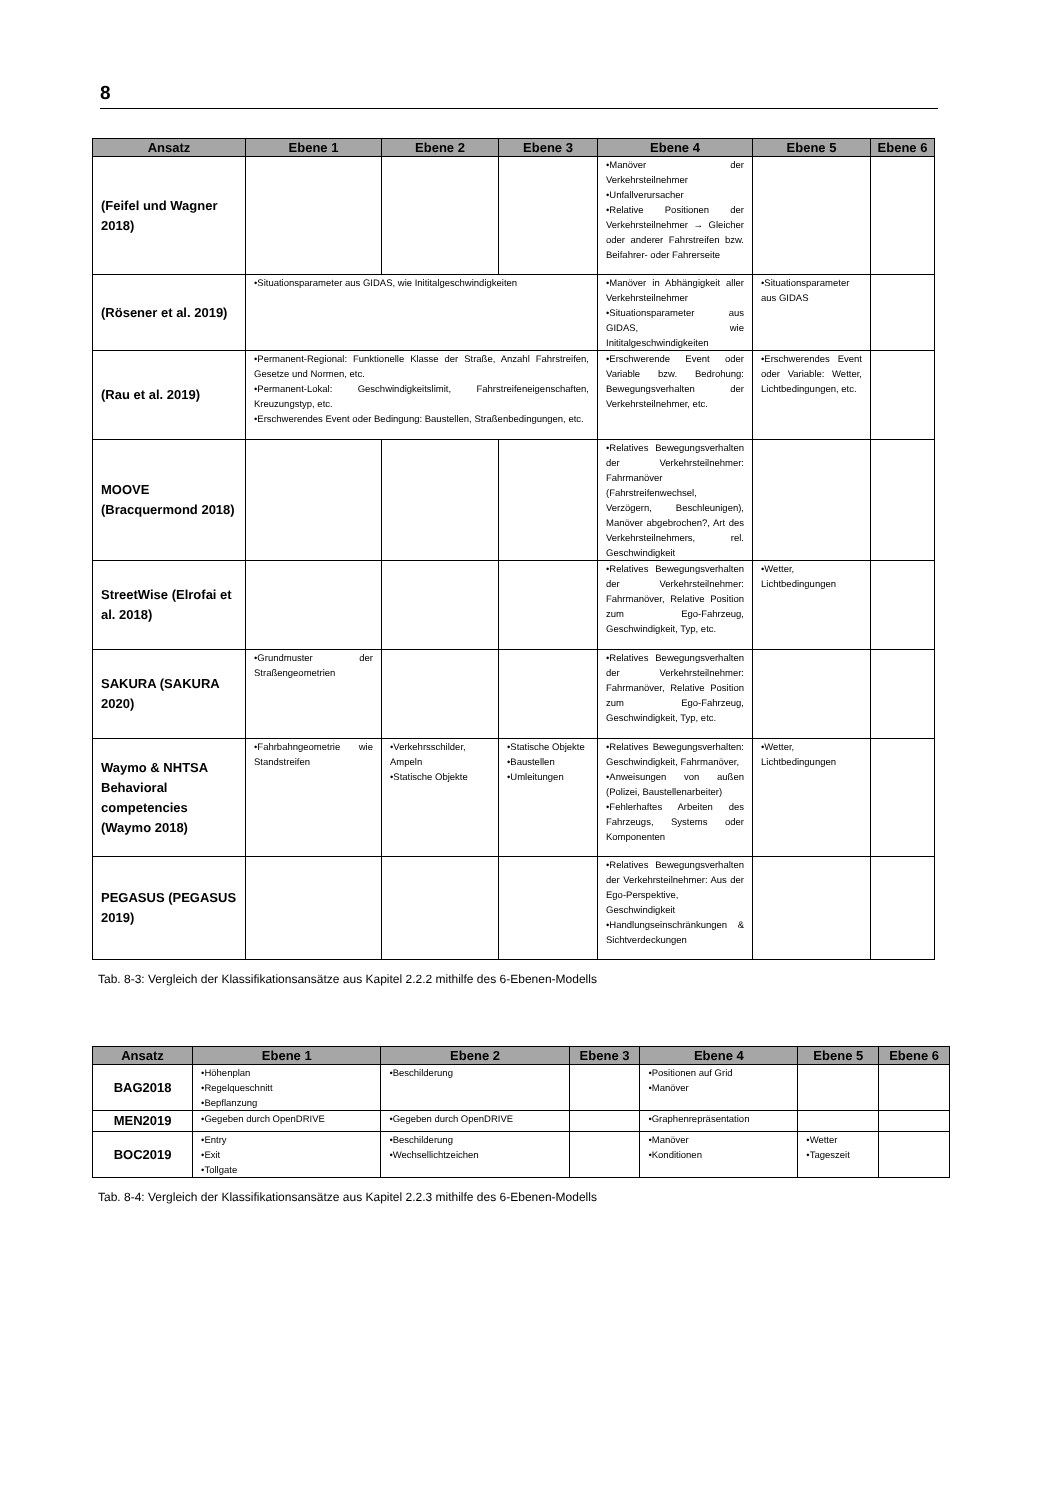8
| Ansatz | Ebene 1 | Ebene 2 | Ebene 3 | Ebene 4 | Ebene 5 | Ebene 6 |
| --- | --- | --- | --- | --- | --- | --- |
| (Feifel und Wagner 2018) | | | | •Manöver der Verkehrsteilnehmer •Unfallverursacher •Relative Positionen der Verkehrsteilnehmer → Gleicher oder anderer Fahrstreifen bzw. Beifahrer- oder Fahrerseite | | |
| (Rösener et al. 2019) | •Situationsparameter aus GIDAS, wie Inititalgeschwindigkeiten | | | •Manöver in Abhängigkeit aller Verkehrsteilnehmer •Situationsparameter aus GIDAS, wie Inititalgeschwindigkeiten | •Situationsparameter aus GIDAS | |
| (Rau et al. 2019) | •Permanent-Regional: Funktionelle Klasse der Straße, Anzahl Fahrstreifen, Gesetze und Normen, etc. •Permanent-Lokal: Geschwindigkeitslimit, Fahrstreifeneigenschaften, Kreuzungstyp, etc. •Erschwerendes Event oder Bedingung: Baustellen, Straßenbedingungen, etc. | | | •Erschwerende Event oder Variable bzw. Bedrohung: Bewegungsverhalten der Verkehrsteilnehmer, etc. | •Erschwerendes Event oder Variable: Wetter, Lichtbedingungen, etc. | |
| MOOVE (Bracquermond 2018) | | | | •Relatives Bewegungsverhalten der Verkehrsteilnehmer: Fahrmanöver (Fahrstreifenwechsel, Verzögern, Beschleunigen), Manöver abgebrochen?, Art des Verkehrsteilnehmers, rel. Geschwindigkeit | | |
| StreetWise (Elrofai et al. 2018) | | | | •Relatives Bewegungsverhalten der Verkehrsteilnehmer: Fahrmanöver, Relative Position zum Ego-Fahrzeug, Geschwindigkeit, Typ, etc. | •Wetter, Lichtbedingungen | |
| SAKURA (SAKURA 2020) | •Grundmuster der Straßengeometrien | | | •Relatives Bewegungsverhalten der Verkehrsteilnehmer: Fahrmanöver, Relative Position zum Ego-Fahrzeug, Geschwindigkeit, Typ, etc. | | |
| Waymo & NHTSA Behavioral competencies (Waymo 2018) | •Fahrbahngeometrie wie Standstreifen | •Verkehrsschilder, Ampeln •Statische Objekte | •Statische Objekte •Baustellen •Umleitungen | •Relatives Bewegungsverhalten: Geschwindigkeit, Fahrmanöver, •Anweisungen von außen (Polizei, Baustellenarbeiter) •Fehlerhaftes Arbeiten des Fahrzeugs, Systems oder Komponenten | •Wetter, Lichtbedingungen | |
| PEGASUS (PEGASUS 2019) | | | | •Relatives Bewegungsverhalten der Verkehrsteilnehmer: Aus der Ego-Perspektive, Geschwindigkeit •Handlungseinschränkungen & Sichtverdeckungen | | |
Tab. 8-3: Vergleich der Klassifikationsansätze aus Kapitel 2.2.2 mithilfe des 6-Ebenen-Modells
| Ansatz | Ebene 1 | Ebene 2 | Ebene 3 | Ebene 4 | Ebene 5 | Ebene 6 |
| --- | --- | --- | --- | --- | --- | --- |
| BAG2018 | •Höhenplan •Regelqueschnitt •Bepflanzung | •Beschilderung | | •Positionen auf Grid •Manöver | | |
| MEN2019 | •Gegeben durch OpenDRIVE | •Gegeben durch OpenDRIVE | | •Graphenrepräsentation | | |
| BOC2019 | •Entry •Exit •Tollgate | •Beschilderung •Wechsellichtzeichen | | •Manöver •Konditionen | •Wetter •Tageszeit | |
Tab. 8-4: Vergleich der Klassifikationsansätze aus Kapitel 2.2.3 mithilfe des 6-Ebenen-Modells